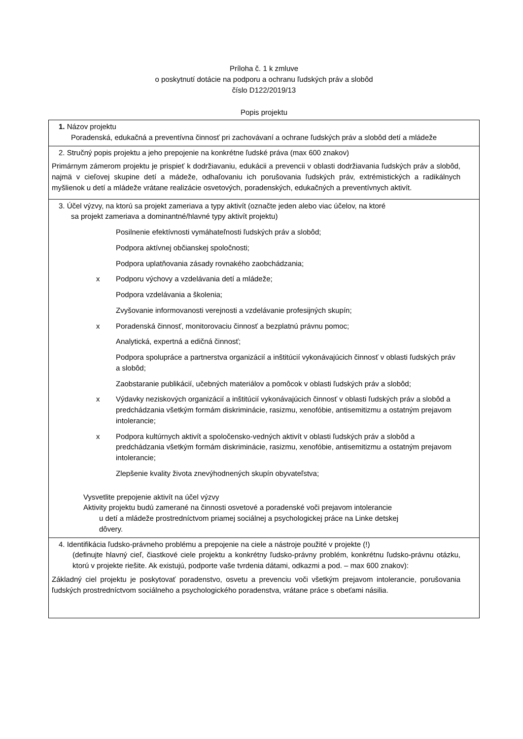Príloha č. 1 k zmluve
o poskytnutí dotácie na podporu a ochranu ľudských práv a slobôd
číslo D122/2019/13
Popis projektu
| 1. Názov projektu Poradenská, edukačná a preventívna činnosť pri zachovávaní a ochrane ľudských práv a slobôd detí a mládeže |
| 2. Stručný popis projektu a jeho prepojenie na konkrétne ľudské práva (max 600 znakov) Primárnym zámerom projektu je prispieť k dodržiavaniu, edukácii a prevencii v oblasti dodržiavania ľudských práv a slobôd, najmä v cieľovej skupine detí a mádeže, odhaľovaniu ich porušovania ľudských práv, extrémistických a radikálnych myšlienok u detí a mládeže vrátane realizácie osvetových, poradenských, edukačných a preventívnych aktivít. |
| 3. Účel výzvy, na ktorú sa projekt zameriava a typy aktivít (označte jeden alebo viac účelov, na ktoré sa projekt zameriava a dominantné/hlavné typy aktivít projektu) Posilnenie efektívnosti vymáhateľnosti ľudských práv a slobôd; Podpora aktívnej občianskej spoločnosti; Podpora uplatňovania zásady rovnakého zaobchádzania; x Podporu výchovy a vzdelávania detí a mládeže; Podpora vzdelávania a školenia; Zvyšovanie informovanosti verejnosti a vzdelávanie profesijných skupín; x Poradenská činnosť, monitorovaciu činnosť a bezplatnú právnu pomoc; Analytická, expertná a edičná činnosť; Podpora spolupráce a partnerstva organizácií a inštitúcií vykonávajúcich činnosť v oblasti ľudských práv a slobôd; Zaobstaranie publikácií, učebných materiálov a pomôcok v oblasti ľudských práv a slobôd; x Výdavky neziskových organizácií a inštitúcií vykonávajúcich činnosť v oblasti ľudských práv a slobôd a predchádzania všetkým formám diskriminácie, rasizmu, xenofóbie, antisemitizmu a ostatným prejavom intolerancie; x Podpora kultúrnych aktivít a spoločensko-vedných aktivít v oblasti ľudských práv a slobôd a predchádzania všetkým formám diskriminácie, rasizmu, xenofóbie, antisemitizmu a ostatným prejavom intolerancie; Zlepšenie kvality života znevýhodnených skupín obyvateľstva; Vysvetlite prepojenie aktivít na účel výzvy Aktivity projektu budú zamerané na činnosti osvetové a poradenské voči prejavom intolerancie u detí a mládeže prostredníctvom priamej sociálnej a psychologickej práce na Linke detskej dôvery. |
| 4. Identifikácia ľudsko-právneho problému a prepojenie na ciele a nástroje použité v projekte (!) (definujte hlavný cieľ, čiastkové ciele projektu a konkrétny ľudsko-právny problém, konkrétnu ľudsko-právnu otázku, ktorú v projekte riešite. Ak existujú, podporte vaše tvrdenia dátami, odkazmi a pod. – max 600 znakov): Základný ciel projektu je poskytovať poradenstvo, osvetu a prevenciu voči všetkým prejavom intolerancie, porušovania ľudských prostredníctvom sociálneho a psychologického poradenstva, vrátane práce s obeťami násilia. |